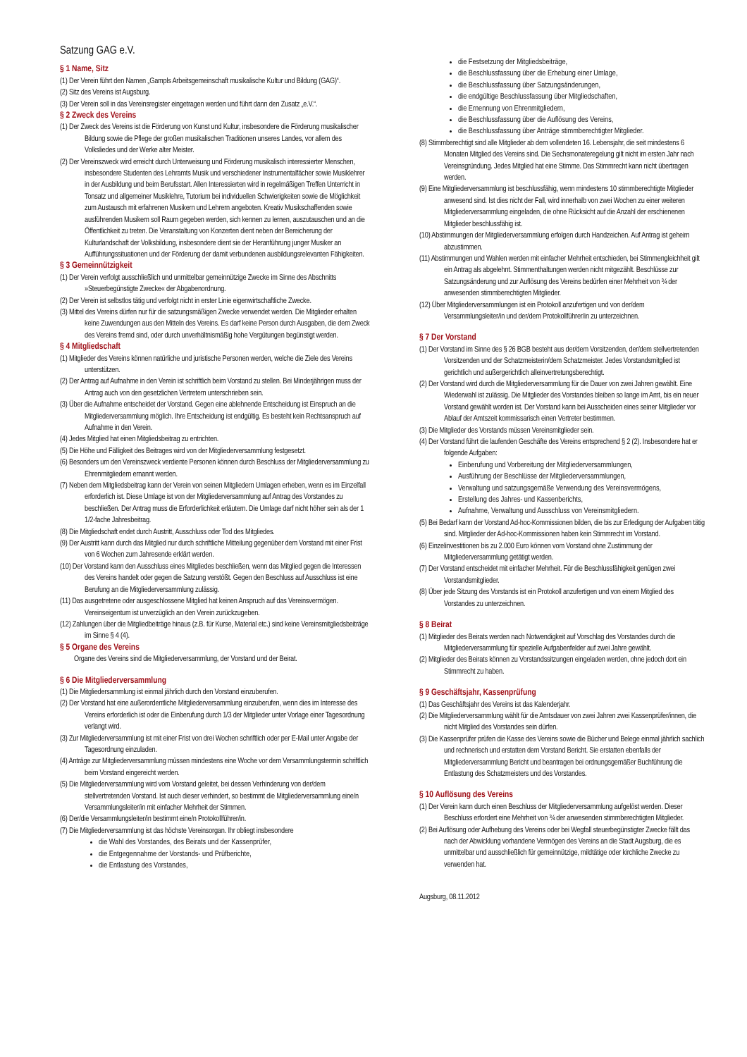Satzung GAG e.V.
§ 1 Name, Sitz
(1) Der Verein führt den Namen „Gampls Arbeitsgemeinschaft musikalische Kultur und Bildung (GAG)“.
(2) Sitz des Vereins ist Augsburg.
(3) Der Verein soll in das Vereinsregister eingetragen werden und führt dann den Zusatz „e.V.“.
§ 2 Zweck des Vereins
(1) Der Zweck des Vereins ist die Förderung von Kunst und Kultur, insbesondere die Förderung musikalischer Bildung sowie die Pflege der großen musikalischen Traditionen unseres Landes, vor allem des Volksliedes und der Werke alter Meister.
(2) Der Vereinszweck wird erreicht durch Unterweisung und Förderung musikalisch interessierter Menschen, insbesondere Studenten des Lehramts Musik und verschiedener Instrumentalfächer sowie Musiklehrer in der Ausbildung und beim Berufsstart. Allen Interessierten wird in regelmäßigen Treffen Unterricht in Tonsatz und allgemeiner Musiklehre, Tutorium bei individuellen Schwierigkeiten sowie die Möglichkeit zum Austausch mit erfahrenen Musikern und Lehrern angeboten. Kreativ Musikschaffenden sowie ausführenden Musikern soll Raum gegeben werden, sich kennen zu lernen, auszutauschen und an die Öffentlichkeit zu treten. Die Veranstaltung von Konzerten dient neben der Bereicherung der Kulturlandschaft der Volksbildung, insbesondere dient sie der Heranführung junger Musiker an Aufführungssituationen und der Förderung der damit verbundenen ausbildungsrelevanten Fähigkeiten.
§ 3 Gemeinnützigkeit
(1) Der Verein verfolgt ausschließlich und unmittelbar gemeinnützige Zwecke im Sinne des Abschnitts »Steuerbegünstigte Zwecke« der Abgabenordnung.
(2) Der Verein ist selbstlos tätig und verfolgt nicht in erster Linie eigenwirtschaftliche Zwecke.
(3) Mittel des Vereins dürfen nur für die satzungsmäßigen Zwecke verwendet werden. Die Mitglieder erhalten keine Zuwendungen aus den Mitteln des Vereins. Es darf keine Person durch Ausgaben, die dem Zweck des Vereins fremd sind, oder durch unverhältnismäßig hohe Vergütungen begünstigt werden.
§ 4 Mitgliedschaft
(1) Mitglieder des Vereins können natürliche und juristische Personen werden, welche die Ziele des Vereins unterstützen.
(2) Der Antrag auf Aufnahme in den Verein ist schriftlich beim Vorstand zu stellen. Bei Minderjährigen muss der Antrag auch von den gesetzlichen Vertretern unterschrieben sein.
(3) Über die Aufnahme entscheidet der Vorstand. Gegen eine ablehnende Entscheidung ist Einspruch an die Mitgliederversammlung möglich. Ihre Entscheidung ist endgültig. Es besteht kein Rechtsanspruch auf Aufnahme in den Verein.
(4) Jedes Mitglied hat einen Mitgliedsbeitrag zu entrichten.
(5) Die Höhe und Fälligkeit des Beitrages wird von der Mitgliederversammlung festgesetzt.
(6) Besonders um den Vereinszweck verdiente Personen können durch Beschluss der Mitgliederversammlung zu Ehrenmitgliedern ernannt werden.
(7) Neben dem Mitgliedsbeitrag kann der Verein von seinen Mitgliedern Umlagen erheben, wenn es im Einzelfall erforderlich ist. Diese Umlage ist von der Mitgliederversammlung auf Antrag des Vorstandes zu beschließen. Der Antrag muss die Erforderlichkeit erläutern. Die Umlage darf nicht höher sein als der 1 1/2-fache Jahresbeitrag.
(8) Die Mitgliedschaft endet durch Austritt, Ausschluss oder Tod des Mitgliedes.
(9) Der Austritt kann durch das Mitglied nur durch schriftliche Mitteilung gegenüber dem Vorstand mit einer Frist von 6 Wochen zum Jahresende erklärt werden.
(10) Der Vorstand kann den Ausschluss eines Mitgliedes beschließen, wenn das Mitglied gegen die Interessen des Vereins handelt oder gegen die Satzung verstößt. Gegen den Beschluss auf Ausschluss ist eine Berufung an die Mitgliederversammlung zulässig.
(11) Das ausgetretene oder ausgeschlossene Mitglied hat keinen Anspruch auf das Vereinsvermögen. Vereinseigentum ist unverzüglich an den Verein zurückzugeben.
(12) Zahlungen über die Mitgliedbeiträge hinaus (z.B. für Kurse, Material etc.) sind keine Vereinsmitgliedsbeiträge im Sinne § 4 (4).
§ 5 Organe des Vereins
Organe des Vereins sind die Mitgliederversammlung, der Vorstand und der Beirat.
§ 6 Die Mitgliederversammlung
(1) Die Mitgliedersammlung ist einmal jährlich durch den Vorstand einzuberufen.
(2) Der Vorstand hat eine außerordentliche Mitgliederversammlung einzuberufen, wenn dies im Interesse des Vereins erforderlich ist oder die Einberufung durch 1/3 der Mitglieder unter Vorlage einer Tagesordnung verlangt wird.
(3) Zur Mitgliederversammlung ist mit einer Frist von drei Wochen schriftlich oder per E-Mail unter Angabe der Tagesordnung einzuladen.
(4) Anträge zur Mitgliederversammlung müssen mindestens eine Woche vor dem Versammlungstermin schriftlich beim Vorstand eingereicht werden.
(5) Die Mitgliederversammlung wird vom Vorstand geleitet, bei dessen Verhinderung von der/dem stellvertretenden Vorstand. Ist auch dieser verhindert, so bestimmt die Mitgliederversammlung eine/n Versammlungsleiter/in mit einfacher Mehrheit der Stimmen.
(6) Der/die Versammlungsleiter/in bestimmt eine/n Protokollführer/in.
(7) Die Mitgliederversammlung ist das höchste Vereinsorgan. Ihr obliegt insbesondere
die Wahl des Vorstandes, des Beirats und der Kassenprüfer,
die Entgegennahme der Vorstands- und Prüfberichte,
die Entlastung des Vorstandes,
die Festsetzung der Mitgliedsbeiträge,
die Beschlussfassung über die Erhebung einer Umlage,
die Beschlussfassung über Satzungsänderungen,
die endgültige Beschlussfassung über Mitgliedschaften,
die Ernennung von Ehrenmitgliedern,
die Beschlussfassung über die Auflösung des Vereins,
die Beschlussfassung über Anträge stimmberechtigter Mitglieder.
(8) Stimmberechtigt sind alle Mitglieder ab dem vollendeten 16. Lebensjahr, die seit mindestens 6 Monaten Mitglied des Vereins sind. Die Sechsmonateregelung gilt nicht im ersten Jahr nach Vereinsgründung. Jedes Mitglied hat eine Stimme. Das Stimmrecht kann nicht übertragen werden.
(9) Eine Mitgliederversammlung ist beschlussfähig, wenn mindestens 10 stimmberechtigte Mitglieder anwesend sind. Ist dies nicht der Fall, wird innerhalb von zwei Wochen zu einer weiteren Mitgliederversammlung eingeladen, die ohne Rücksicht auf die Anzahl der erschienenen Mitglieder beschlussfähig ist.
(10) Abstimmungen der Mitgliederversammlung erfolgen durch Handzeichen. Auf Antrag ist geheim abzustimmen.
(11) Abstimmungen und Wahlen werden mit einfacher Mehrheit entschieden, bei Stimmengleichheit gilt ein Antrag als abgelehnt. Stimmenthaltungen werden nicht mitgezählt. Beschlüsse zur Satzungsänderung und zur Auflösung des Vereins bedürfen einer Mehrheit von ¾ der anwesenden stimmberechtigten Mitglieder.
(12) Über Mitgliederversammlungen ist ein Protokoll anzufertigen und von der/dem Versammlungsleiter/in und der/dem Protokollführer/in zu unterzeichnen.
§ 7 Der Vorstand
(1) Der Vorstand im Sinne des § 26 BGB besteht aus der/dem Vorsitzenden, der/dem stellvertretenden Vorsitzenden und der Schatzmeisterin/dem Schatzmeister. Jedes Vorstandsmitglied ist gerichtlich und außergerichtlich alleinvertretungsberechtigt.
(2) Der Vorstand wird durch die Mitgliederversammlung für die Dauer von zwei Jahren gewählt. Eine Wiederwahl ist zulässig. Die Mitglieder des Vorstandes bleiben so lange im Amt, bis ein neuer Vorstand gewählt worden ist. Der Vorstand kann bei Ausscheiden eines seiner Mitglieder vor Ablauf der Amtszeit kommissarisch einen Vertreter bestimmen.
(3) Die Mitglieder des Vorstands müssen Vereinsmitglieder sein.
(4) Der Vorstand führt die laufenden Geschäfte des Vereins entsprechend § 2 (2). Insbesondere hat er folgende Aufgaben:
Einberufung und Vorbereitung der Mitgliederversammlungen,
Ausführung der Beschlüsse der Mitgliederversammlungen,
Verwaltung und satzungsgemäße Verwendung des Vereinsvermögens,
Erstellung des Jahres- und Kassenberichts,
Aufnahme, Verwaltung und Ausschluss von Vereinsmitgliedern.
(5) Bei Bedarf kann der Vorstand Ad-hoc-Kommissionen bilden, die bis zur Erledigung der Aufgaben tätig sind. Mitglieder der Ad-hoc-Kommissionen haben kein Stimmrecht im Vorstand.
(6) Einzelinvestitionen bis zu 2.000 Euro können vom Vorstand ohne Zustimmung der Mitgliederversammlung getätigt werden.
(7) Der Vorstand entscheidet mit einfacher Mehrheit. Für die Beschlussfähigkeit genügen zwei Vorstandsmitglieder.
(8) Über jede Sitzung des Vorstands ist ein Protokoll anzufertigen und von einem Mitglied des Vorstandes zu unterzeichnen.
§ 8 Beirat
(1) Mitglieder des Beirats werden nach Notwendigkeit auf Vorschlag des Vorstandes durch die Mitgliederversammlung für spezielle Aufgabenfelder auf zwei Jahre gewählt.
(2) Mitglieder des Beirats können zu Vorstandssitzungen eingeladen werden, ohne jedoch dort ein Stimmrecht zu haben.
§ 9 Geschäftsjahr, Kassenprüfung
(1) Das Geschäftsjahr des Vereins ist das Kalenderjahr.
(2) Die Mitgliederversammlung wählt für die Amtsdauer von zwei Jahren zwei Kassenprüfer/innen, die nicht Mitglied des Vorstandes sein dürfen.
(3) Die Kassenprüfer prüfen die Kasse des Vereins sowie die Bücher und Belege einmal jährlich sachlich und rechnerisch und erstatten dem Vorstand Bericht. Sie erstatten ebenfalls der Mitgliederversammlung Bericht und beantragen bei ordnungsgemäßer Buchführung die Entlastung des Schatzmeisters und des Vorstandes.
§ 10 Auflösung des Vereins
(1) Der Verein kann durch einen Beschluss der Mitgliederversammlung aufgelöst werden. Dieser Beschluss erfordert eine Mehrheit von ¾ der anwesenden stimmberechtigten Mitglieder.
(2) Bei Auflösung oder Aufhebung des Vereins oder bei Wegfall steuerbegünstigter Zwecke fällt das nach der Abwicklung vorhandene Vermögen des Vereins an die Stadt Augsburg, die es unmittelbar und ausschließlich für gemeinnützige, mildtätige oder kirchliche Zwecke zu verwenden hat.
Augsburg, 08.11.2012